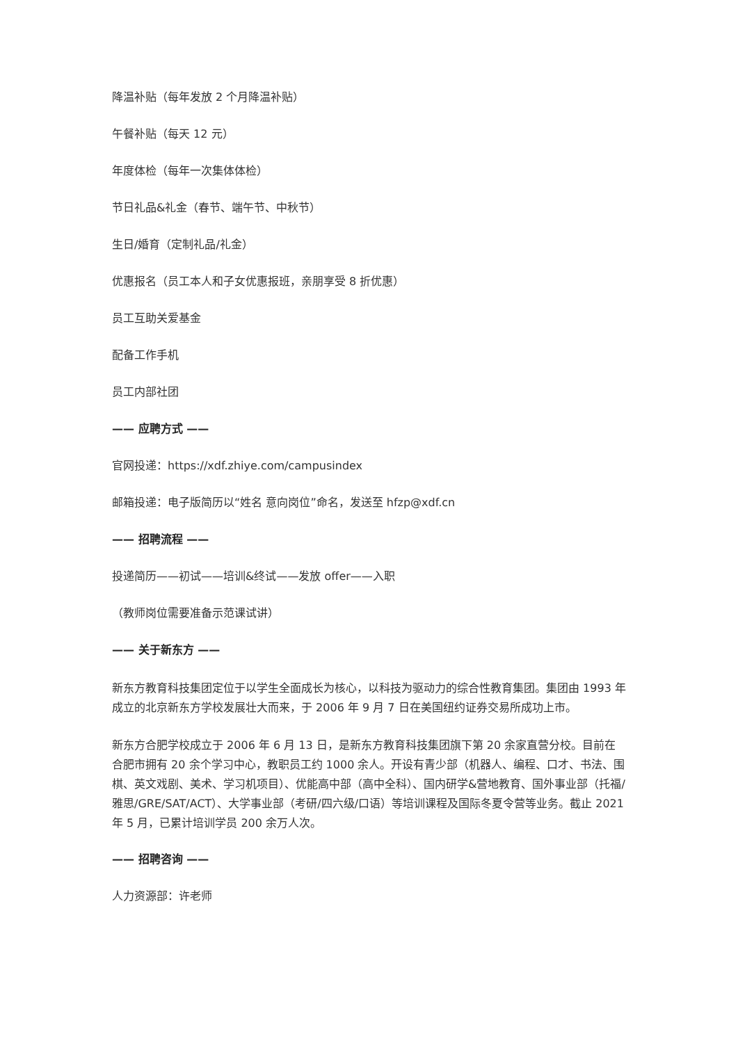降温补贴（每年发放 2 个月降温补贴）
午餐补贴（每天 12 元）
年度体检（每年一次集体体检）
节日礼品&礼金（春节、端午节、中秋节）
生日/婚育（定制礼品/礼金）
优惠报名（员工本人和子女优惠报班，亲朋享受 8 折优惠）
员工互助关爱基金
配备工作手机
员工内部社团
—— 应聘方式 ——
官网投递：https://xdf.zhiye.com/campusindex
邮箱投递：电子版简历以“姓名 意向岗位”命名，发送至 hfzp@xdf.cn
—— 招聘流程 ——
投递简历——初试——培训&终试——发放 offer——入职
（教师岗位需要准备示范课试讲）
—— 关于新东方 ——
新东方教育科技集团定位于以学生全面成长为核心，以科技为驱动力的综合性教育集团。集团由 1993 年成立的北京新东方学校发展壮大而来，于 2006 年 9 月 7 日在美国纽约证券交易所成功上市。
新东方合肥学校成立于 2006 年 6 月 13 日，是新东方教育科技集团旗下第 20 余家直营分校。目前在合肥市拥有 20 余个学习中心，教职员工约 1000 余人。开设有青少部（机器人、编程、口才、书法、围棋、英文戏剧、美术、学习机项目）、优能高中部（高中全科）、国内研学&营地教育、国外事业部（托福/雅思/GRE/SAT/ACT）、大学事业部（考研/四六级/口语）等培训课程及国际冬夏令营等业务。截止 2021 年 5 月，已累计培训学员 200 余万人次。
—— 招聘咨询 ——
人力资源部：许老师